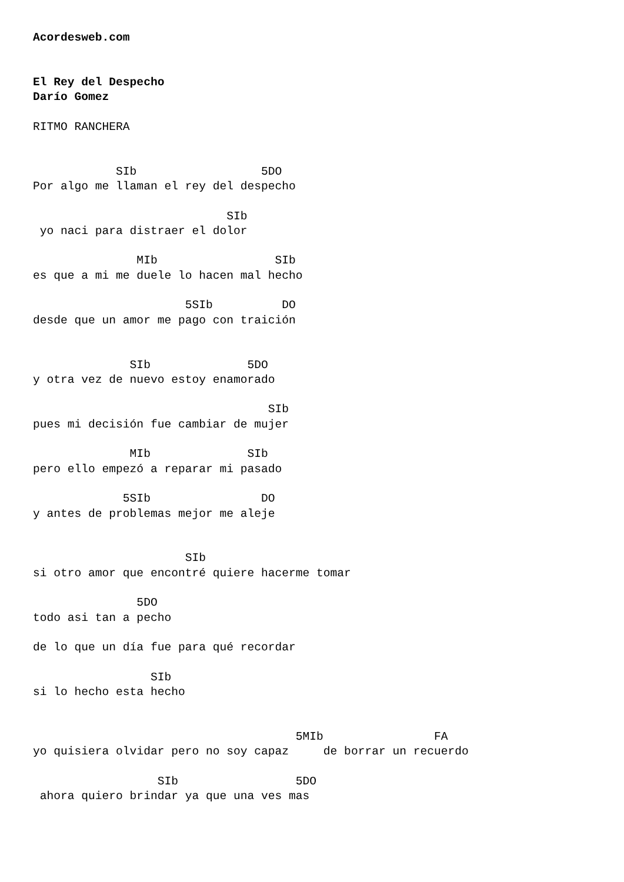Acordesweb.com


El Rey del Despecho
Darío Gomez

RITMO RANCHERA


            SIb                  5DO
Por algo me llaman el rey del despecho

                            SIb
 yo naci para distraer el dolor

               MIb                 SIb
es que a mi me duele lo hacen mal hecho

                      5SIb          DO
desde que un amor me pago con traición


              SIb              5DO
y otra vez de nuevo estoy enamorado

                                  SIb
pues mi decisión fue cambiar de mujer

              MIb              SIb
pero ello empezó a reparar mi pasado

             5SIb                DO
y antes de problemas mejor me aleje


                      SIb
si otro amor que encontré quiere hacerme tomar

               5DO
todo asi tan a pecho

de lo que un día fue para qué recordar

                 SIb
si lo hecho esta hecho


                                      5MIb                FA
yo quisiera olvidar pero no soy capaz     de borrar un recuerdo

                  SIb                 5DO
 ahora quiero brindar ya que una ves mas